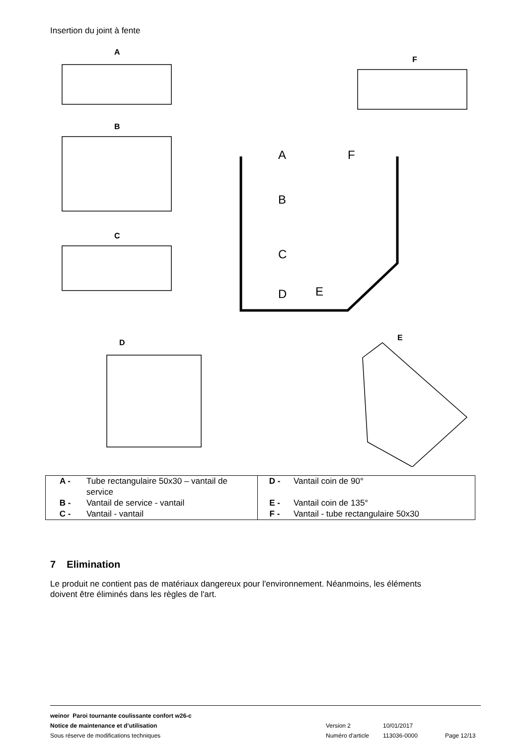Insertion du joint à fente
A
F
B
C
A
F
B
C
D
E
D
E
| A - | Tube rectangulaire 50x30 – vantail de service | D - | Vantail coin de 90° |
| B - | Vantail de service - vantail | E - | Vantail coin de 135° |
| C - | Vantail - vantail | F - | Vantail - tube rectangulaire 50x30 |
7 Elimination
Le produit ne contient pas de matériaux dangereux pour l'environnement. Néanmoins, les éléments doivent être éliminés dans les règles de l'art.
weinor Paroi tournante coulissante confort w26-c
Notice de maintenance et d’utilisation Version 2 10/01/2017
Sous réserve de modifications techniques Numéro d'article 113036-0000 Page 12/13